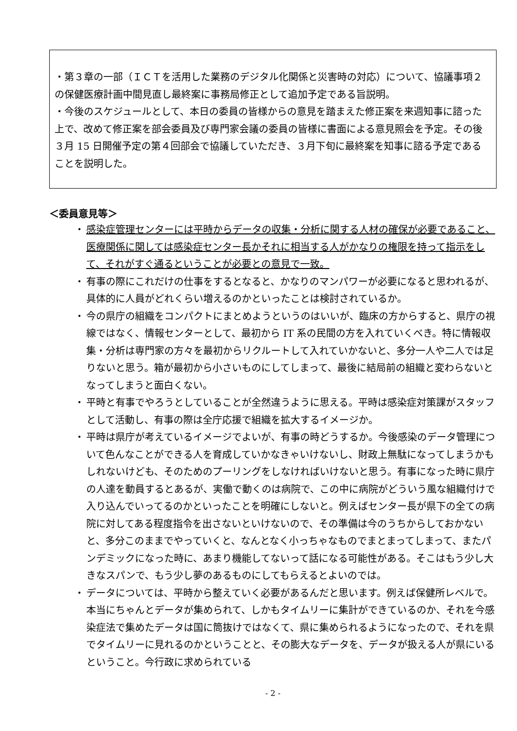・第３章の一部（ＩＣＴを活用した業務のデジタル化関係と災害時の対応）について、協議事項２の保健医療計画中間見直し最終案に事務局修正として追加予定である旨説明。
・今後のスケジュールとして、本日の委員の皆様からの意見を踏まえた修正案を来週知事に諮った上で、改めて修正案を部会委員及び専門家会議の委員の皆様に書面による意見照会を予定。その後３月 15 日開催予定の第４回部会で協議していただき、３月下旬に最終案を知事に諮る予定であることを説明した。
＜委員意見等＞
・ 感染症管理センターには平時からデータの収集・分析に関する人材の確保が必要であること、医療関係に関しては感染症センター長かそれに相当する人がかなりの権限を持って指示をして、それがすぐ通るということが必要との意見で一致。
・ 有事の際にこれだけの仕事をするとなると、かなりのマンパワーが必要になると思われるが、具体的に人員がどれくらい増えるのかといったことは検討されているか。
・ 今の県庁の組織をコンパクトにまとめようというのはいいが、臨床の方からすると、県庁の視線ではなく、情報センターとして、最初から IT 系の民間の方を入れていくべき。特に情報収集・分析は専門家の方々を最初からリクルートして入れていかないと、多分一人や二人では足りないと思う。箱が最初から小さいものにしてしまって、最後に結局前の組織と変わらないとなってしまうと面白くない。
・ 平時と有事でやろうとしていることが全然違うように思える。平時は感染症対策課がスタッフとして活動し、有事の際は全庁応援で組織を拡大するイメージか。
・ 平時は県庁が考えているイメージでよいが、有事の時どうするか。今後感染のデータ管理について色んなことができる人を育成していかなきゃいけないし、財政上無駄になってしまうかもしれないけども、そのためのプーリングをしなければいけないと思う。有事になった時に県庁の人達を動員するとあるが、実働で動くのは病院で、この中に病院がどういう風な組織付けで入り込んでいってるのかといったことを明確にしないと。例えばセンター長が県下の全ての病院に対してある程度指令を出さないといけないので、その準備は今のうちからしておかないと、多分このままでやっていくと、なんとなく小っちゃなものでまとまってしまって、またパンデミックになった時に、あまり機能してないって話になる可能性がある。そこはもう少し大きなスパンで、もう少し夢のあるものにしてもらえるとよいのでは。
・ データについては、平時から整えていく必要があるんだと思います。例えば保健所レベルで。本当にちゃんとデータが集められて、しかもタイムリーに集計ができているのか、それを今感染症法で集めたデータは国に筒抜けではなくて、県に集められるようになったので、それを県でタイムリーに見れるのかということと、その膨大なデータを、データが扱える人が県にいるということ。今行政に求められている
- 2 -